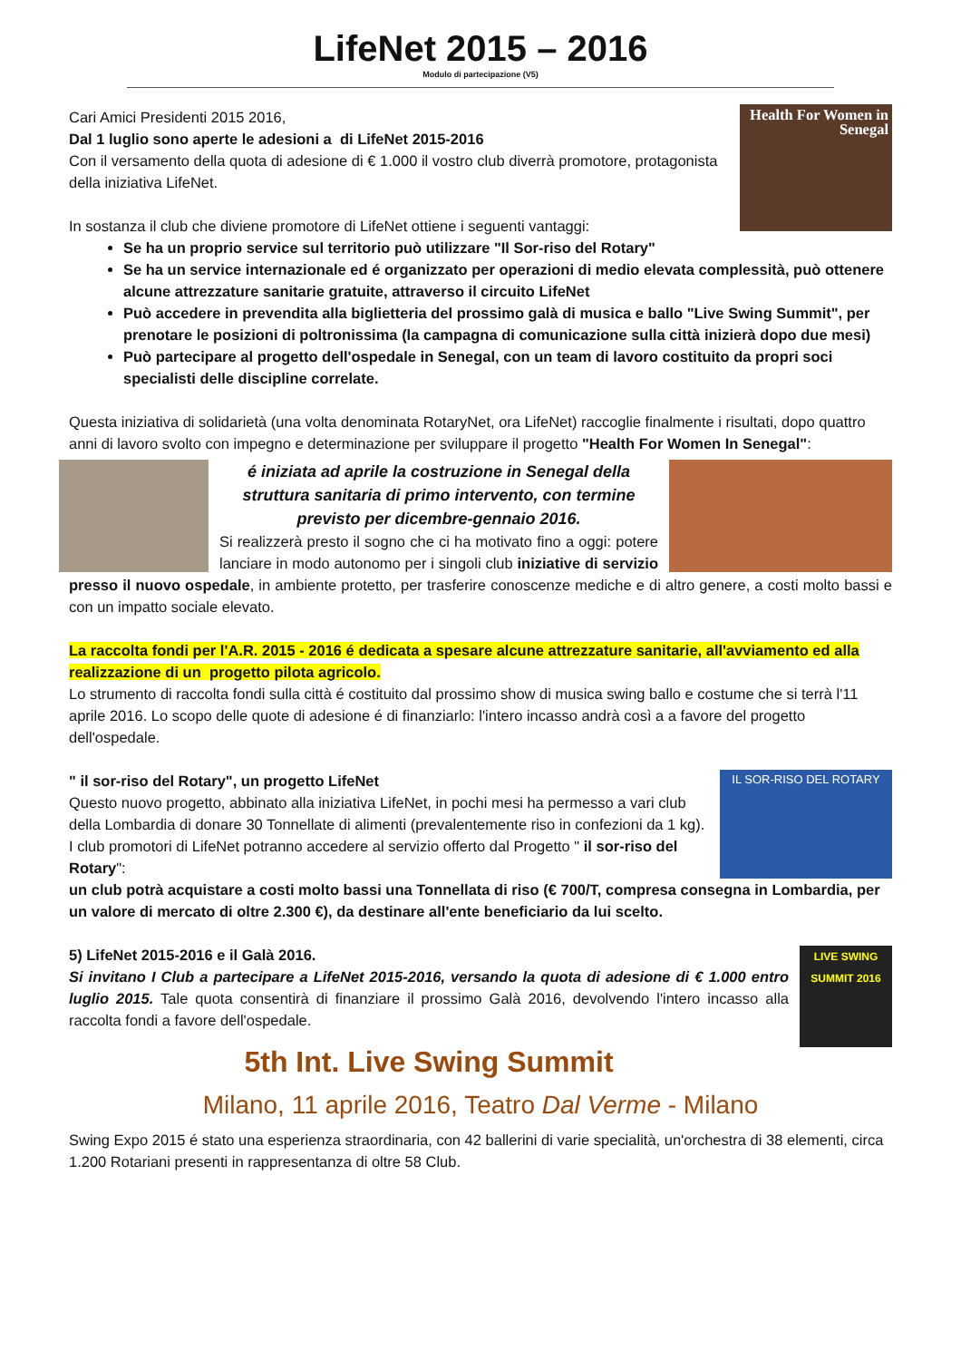LifeNet 2015 – 2016
Modulo di partecipazione (V5)
Health For Women in Senegal
Cari Amici Presidenti 2015 2016,
Dal 1 luglio sono aperte le adesioni a di LifeNet 2015-2016
Con il versamento della quota di adesione di € 1.000 il vostro club diverrà promotore, protagonista della iniziativa LifeNet.
In sostanza il club che diviene promotore di LifeNet ottiene i seguenti vantaggi:
Se ha un proprio service sul territorio può utilizzare "Il Sor-riso del Rotary"
Se ha un service internazionale ed é organizzato per operazioni di medio elevata complessità, può ottenere alcune attrezzature sanitarie gratuite, attraverso il circuito LifeNet
Può accedere in prevendita alla biglietteria del prossimo galà di musica e ballo "Live Swing Summit", per prenotare le posizioni di poltronissima (la campagna di comunicazione sulla città inizierà dopo due mesi)
Può partecipare al progetto dell'ospedale in Senegal, con un team di lavoro costituito da propri soci specialisti delle discipline correlate.
Questa iniziativa di solidarietà (una volta denominata RotaryNet, ora LifeNet) raccoglie finalmente i risultati, dopo quattro anni di lavoro svolto con impegno e determinazione per sviluppare il progetto "Health For Women In Senegal":
é iniziata ad aprile la costruzione in Senegal della struttura sanitaria di primo intervento, con termine previsto per dicembre-gennaio 2016.
Si realizzerà presto il sogno che ci ha motivato fino a oggi: potere lanciare in modo autonomo per i singoli club iniziative di servizio presso il nuovo ospedale, in ambiente protetto, per trasferire conoscenze mediche e di altro genere, a costi molto bassi e con un impatto sociale elevato.
La raccolta fondi per l'A.R. 2015 - 2016 é dedicata a spesare alcune attrezzature sanitarie, all'avviamento ed alla realizzazione di un progetto pilota agricolo.
Lo strumento di raccolta fondi sulla città é costituito dal prossimo show di musica swing ballo e costume che si terrà l'11 aprile 2016. Lo scopo delle quote di adesione é di finanziarlo: l'intero incasso andrà così a a favore del progetto dell'ospedale.
IL SOR-RISO DEL ROTARY
" il sor-riso del Rotary", un progetto LifeNet
Questo nuovo progetto, abbinato alla iniziativa LifeNet, in pochi mesi ha permesso a vari club della Lombardia di donare 30 Tonnellate di alimenti (prevalentemente riso in confezioni da 1 kg). I club promotori di LifeNet potranno accedere al servizio offerto dal Progetto " il sor-riso del Rotary":
un club potrà acquistare a costi molto bassi una Tonnellata di riso (€ 700/T, compresa consegna in Lombardia, per un valore di mercato di oltre 2.300 €), da destinare all'ente beneficiario da lui scelto.
LIVE SWING SUMMIT 2016
5) LifeNet 2015-2016 e il Galà 2016.
Si invitano I Club a partecipare a LifeNet 2015-2016, versando la quota di adesione di € 1.000 entro luglio 2015. Tale quota consentirà di finanziare il prossimo Galà 2016, devolvendo l'intero incasso alla raccolta fondi a favore dell'ospedale.
5th Int. Live Swing Summit
Milano, 11 aprile 2016, Teatro Dal Verme - Milano
Swing Expo 2015 é stato una esperienza straordinaria, con 42 ballerini di varie specialità, un'orchestra di 38 elementi, circa 1.200 Rotariani presenti in rappresentanza di oltre 58 Club.